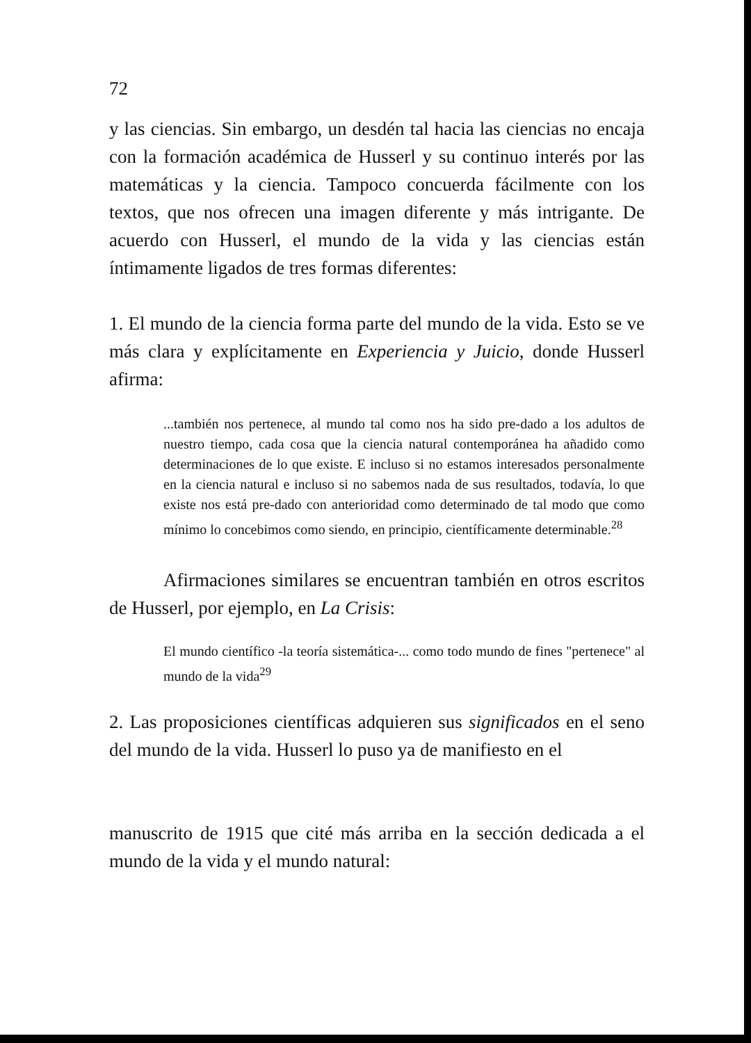72
y las ciencias. Sin embargo, un desdén tal hacia las ciencias no encaja con la formación académica de Husserl y su continuo interés por las matemáticas y la ciencia. Tampoco concuerda fácilmente con los textos, que nos ofrecen una imagen diferente y más intrigante. De acuerdo con Husserl, el mundo de la vida y las ciencias están íntimamente ligados de tres formas diferentes:
1. El mundo de la ciencia forma parte del mundo de la vida. Esto se ve más clara y explícitamente en Experiencia y Juicio, donde Husserl afirma:
...también nos pertenece, al mundo tal como nos ha sido pre-dado a los adultos de nuestro tiempo, cada cosa que la ciencia natural contemporánea ha añadido como determinaciones de lo que existe. E incluso si no estamos interesados personalmente en la ciencia natural e incluso si no sabemos nada de sus resultados, todavía, lo que existe nos está pre-dado con anterioridad como determinado de tal modo que como mínimo lo concebimos como siendo, en principio, científicamente determinable.<sup>28</sup>
Afirmaciones similares se encuentran también en otros escritos de Husserl, por ejemplo, en La Crisis:
El mundo científico -la teoría sistemática-... como todo mundo de fines "pertenece" al mundo de la vida<sup>29</sup>
2. Las proposiciones científicas adquieren sus significados en el seno del mundo de la vida. Husserl lo puso ya de manifiesto en el
manuscrito de 1915 que cité más arriba en la sección dedicada a el mundo de la vida y el mundo natural: